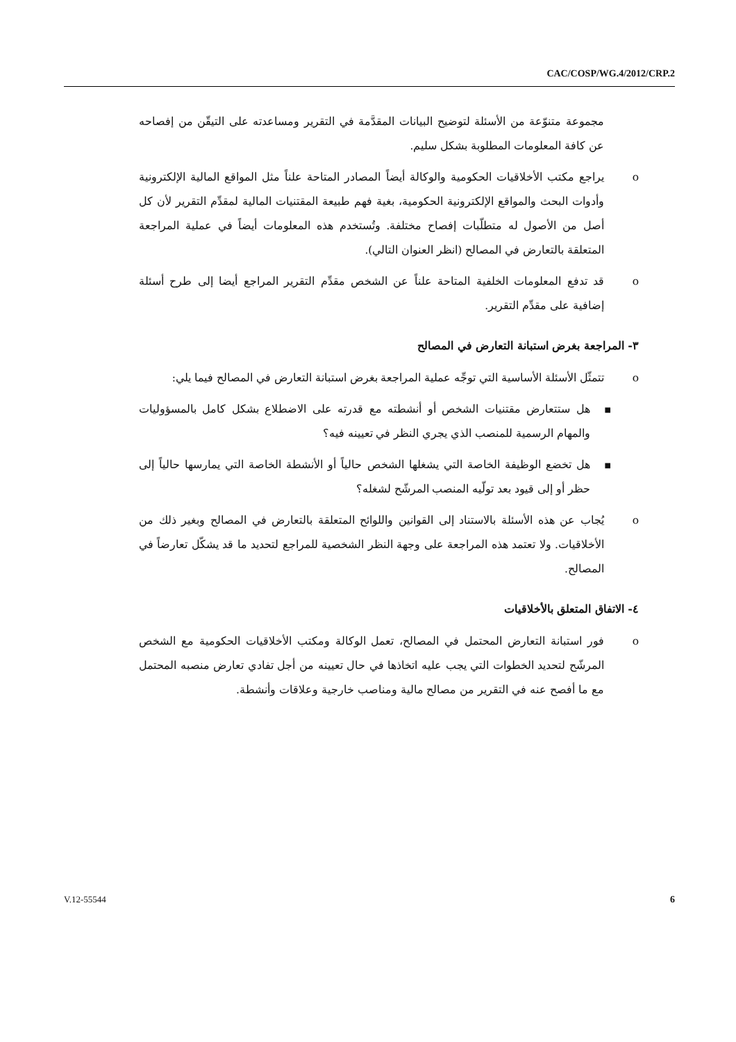CAC/COSP/WG.4/2012/CRP.2
مجموعة متنوّعة من الأسئلة لتوضيح البيانات المقدَّمة في التقرير ومساعدته على التيقّن من إفصاحه عن كافة المعلومات المطلوبة بشكل سليم.
o يراجع مكتب الأخلاقيات الحكومية والوكالة أيضاً المصادر المتاحة علناً مثل المواقع المالية الإلكترونية وأدوات البحث والمواقع الإلكترونية الحكومية، بغية فهم طبيعة المقتنيات المالية لمقدِّم التقرير لأن كل أصل من الأصول له متطلّبات إفصاح مختلفة. وتُستخدم هذه المعلومات أيضاً في عملية المراجعة المتعلقة بالتعارض في المصالح (انظر العنوان التالي).
o قد تدفع المعلومات الخلفية المتاحة علناً عن الشخص مقدِّم التقرير المراجع أيضا إلى طرح أسئلة إضافية على مقدِّم التقرير.
٣- المراجعة بغرض استبانة التعارض في المصالح
o تتمثّل الأسئلة الأساسية التي توجِّه عملية المراجعة بغرض استبانة التعارض في المصالح فيما يلي:
■ هل ستتعارض مقتنيات الشخص أو أنشطته مع قدرته على الاضطلاع بشكل كامل بالمسؤوليات والمهام الرسمية للمنصب الذي يجري النظر في تعيينه فيه؟
■ هل تخضع الوظيفة الخاصة التي يشغلها الشخص حالياً أو الأنشطة الخاصة التي يمارسها حالياً إلى حظر أو إلى قيود بعد تولّيه المنصب المرشّح لشغله؟
o يُجاب عن هذه الأسئلة بالاستناد إلى القوانين واللوائح المتعلقة بالتعارض في المصالح وبغير ذلك من الأخلاقيات. ولا تعتمد هذه المراجعة على وجهة النظر الشخصية للمراجع لتحديد ما قد يشكّل تعارضاً في المصالح.
٤- الاتفاق المتعلق بالأخلاقيات
o فور استبانة التعارض المحتمل في المصالح، تعمل الوكالة ومكتب الأخلاقيات الحكومية مع الشخص المرشّح لتحديد الخطوات التي يجب عليه اتخاذها في حال تعيينه من أجل تفادي تعارض منصبه المحتمل مع ما أفصح عنه في التقرير من مصالح مالية ومناصب خارجية وعلاقات وأنشطة.
V.12-55544 6